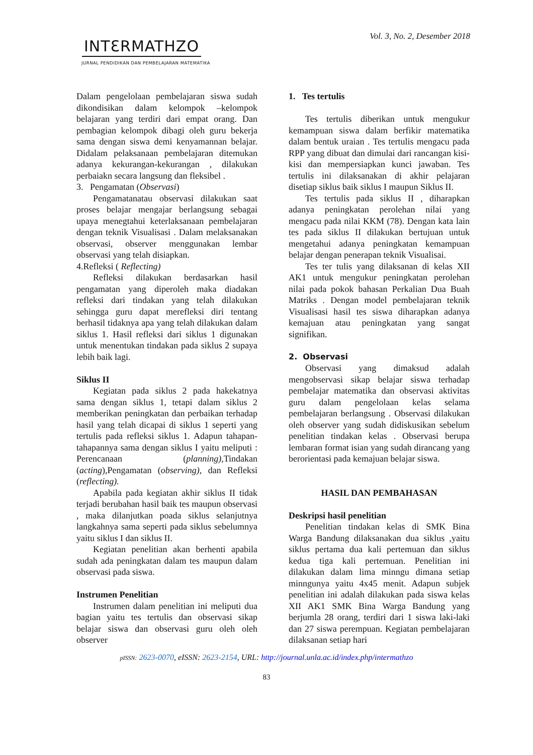Vol. 3, No. 2, Desember 2018
INTƐRMATHZO
JURNAL PENDIDIKAN DAN PEMBELAJARAN MATEMATIKA
Dalam pengelolaan pembelajaran siswa sudah dikondisikan dalam kelompok –kelompok belajaran yang terdiri dari empat orang. Dan pembagian kelompok dibagi oleh guru bekerja sama dengan siswa demi kenyamannan belajar. Didalam pelaksanaan pembelajaran ditemukan adanya kekurangan-kekurangan , dilakukan perbaiakn secara langsung dan fleksibel .
3. Pengamatan (Observasi)
Pengamatanatau observasi dilakukan saat proses belajar mengajar berlangsung sebagai upaya menegtahui keterlaksanaan pembelajaran dengan teknik Visualisasi . Dalam melaksanakan observasi, observer menggunakan lembar observasi yang telah disiapkan.
4.Refleksi ( Reflecting)
Refleksi dilakukan berdasarkan hasil pengamatan yang diperoleh maka diadakan refleksi dari tindakan yang telah dilakukan sehingga guru dapat merefleksi diri tentang berhasil tidaknya apa yang telah dilakukan dalam siklus 1. Hasil refleksi dari siklus 1 digunakan untuk menentukan tindakan pada siklus 2 supaya lebih baik lagi.
Siklus II
Kegiatan pada siklus 2 pada hakekatnya sama dengan siklus 1, tetapi dalam siklus 2 memberikan peningkatan dan perbaikan terhadap hasil yang telah dicapai di siklus 1 seperti yang tertulis pada refleksi siklus 1. Adapun tahapan-tahapannya sama dengan siklus I yaitu meliputi : Perencanaan (planning), Tindakan (acting),Pengamatan (observing), dan Refleksi (reflecting).
Apabila pada kegiatan akhir siklus II tidak terjadi berubahan hasil baik tes maupun observasi , maka dilanjutkan poada siklus selanjutnya langkahnya sama seperti pada siklus sebelumnya yaitu siklus I dan siklus II.
Kegiatan penelitian akan berhenti apabila sudah ada peningkatan dalam tes maupun dalam observasi pada siswa.
Instrumen Penelitian
Instrumen dalam penelitian ini meliputi dua bagian yaitu tes tertulis dan observasi sikap belajar siswa dan observasi guru oleh oleh observer
1. Tes tertulis
Tes tertulis diberikan untuk mengukur kemampuan siswa dalam berfikir matematika dalam bentuk uraian . Tes tertulis mengacu pada RPP yang dibuat dan dimulai dari rancangan kisi-kisi dan mempersiapkan kunci jawaban. Tes tertulis ini dilaksanakan di akhir pelajaran disetiap siklus baik siklus I maupun Siklus II.
Tes tertulis pada siklus II , diharapkan adanya peningkatan perolehan nilai yang mengacu pada nilai KKM (78). Dengan kata lain tes pada siklus II dilakukan bertujuan untuk mengetahui adanya peningkatan kemampuan belajar dengan penerapan teknik Visualisai.
Tes ter tulis yang dilaksanan di kelas XII AK1 untuk mengukur peningkatan perolehan nilai pada pokok bahasan Perkalian Dua Buah Matriks . Dengan model pembelajaran teknik Visualisasi hasil tes siswa diharapkan adanya kemajuan atau peningkatan yang sangat signifikan.
2. Observasi
Observasi yang dimaksud adalah mengobservasi sikap belajar siswa terhadap pembelajar matematika dan observasi aktivitas guru dalam pengelolaan kelas selama pembelajaran berlangsung . Observasi dilakukan oleh observer yang sudah didiskusikan sebelum penelitian tindakan kelas . Observasi berupa lembaran format isian yang sudah dirancang yang berorientasi pada kemajuan belajar siswa.
HASIL DAN PEMBAHASAN
Deskripsi hasil penelitian
Penelitian tindakan kelas di SMK Bina Warga Bandung dilaksanakan dua siklus ,yaitu siklus pertama dua kali pertemuan dan siklus kedua tiga kali pertemuan. Penelitian ini dilakukan dalam lima minngu dimana setiap minngunya yaitu 4x45 menit. Adapun subjek penelitian ini adalah dilakukan pada siswa kelas XII AK1 SMK Bina Warga Bandung yang berjumla 28 orang, terdiri dari 1 siswa laki-laki dan 27 siswa perempuan. Kegiatan pembelajaran dilaksanan setiap hari
pISSN: 2623-0070, eISSN: 2623-2154, URL: http://journal.unla.ac.id/index.php/intermathzo
83